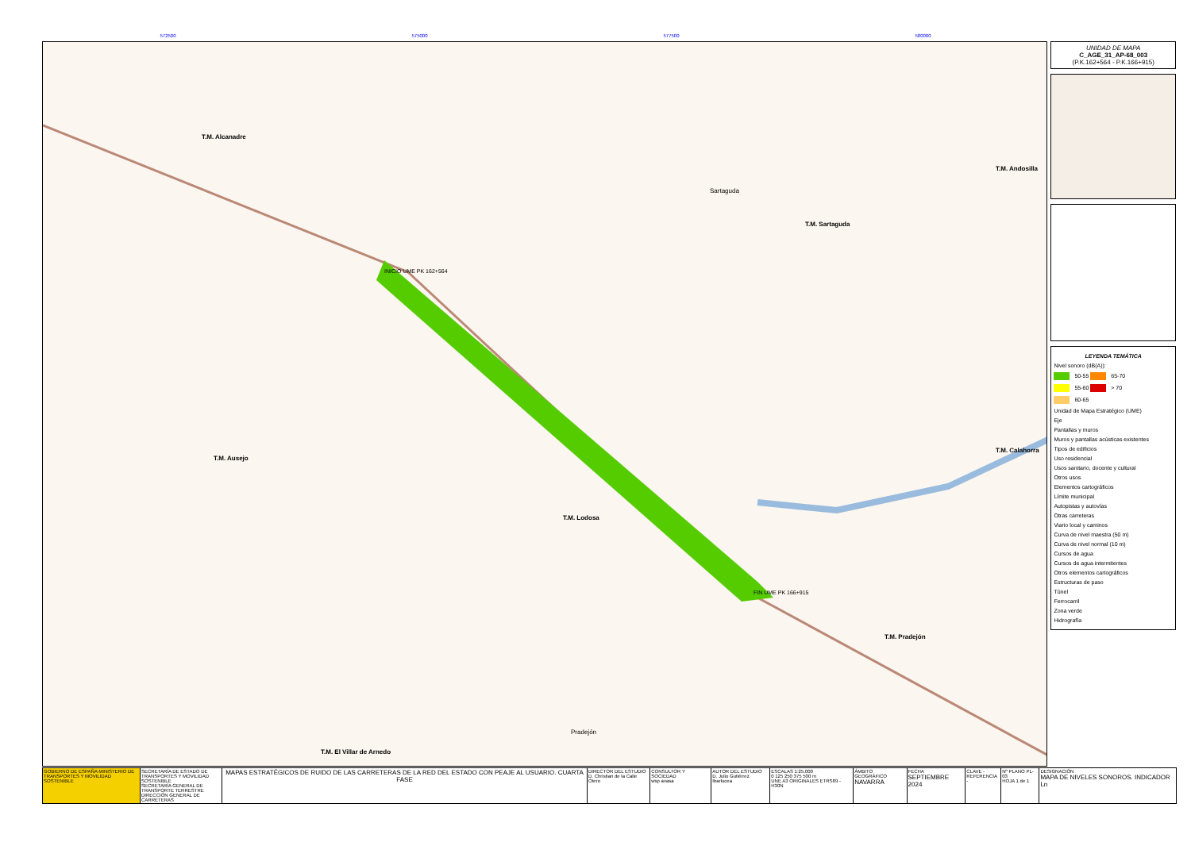572500 575000 577500 580000
T.M. Alcanadre
INICIO UME PK 162+564
T.M. Andosilla
Sartaguda
T.M. Sartaguda
T.M. Ausejo
T.M. Lodosa
T.M. Calahorra
FIN UME PK 166+915
T.M. Pradejón
T.M. El Villar de Arnedo
Pradejón
UNIDAD DE MAPA
C_AGE_31_AP-68_003
(P.K.162+564 - P.K.166+915)
LEYENDA TEMÁTICA
Nivel sonoro (dB(A)):
50-55 65-70
55-60 > 70
60-65
Unidad de Mapa Estratégico (UME)
Eje
Pantallas y muros
Muros y pantallas acústicas existentes
Tipos de edificios
Uso residencial
Usos sanitario, docente y cultural
Otros usos
Elementos cartográficos
Límite municipal
Autopistas y autovías
Otras carreteras
Viario local y caminos
Curva de nivel maestra (50 m)
Curva de nivel normal (10 m)
Cursos de agua
Cursos de agua intermitentes
Otros elementos cartográficos
Estructuras de paso
Túnel
Ferrocarril
Zona verde
Hidrografía
| GOBIERNO DE ESPAÑA MINISTERIO DE TRANSPORTES Y MOVILIDAD SOSTENIBLE | SECRETARÍA DE ESTADO DE TRANSPORTES Y MOVILIDAD SOSTENIBLE SECRETARÍA GENERAL DE TRANSPORTE TERRESTRE DIRECCIÓN GENERAL DE CARRETERAS | MAPAS ESTRATÉGICOS DE RUIDO DE LAS CARRETERAS DE LA RED DEL ESTADO CON PEAJE AL USUARIO. CUARTA FASE | DIRECTOR DEL ESTUDIO D. Christian de la Calle Otero | CONSULTOR Y SOCIEDAD wsp avasa | AUTOR DEL ESTUDIO D. Julio Gutiérrez Ibarlucea | ESCALAS 1:25.000 0 125 250 375 500 m UNE A3 ORIGINALES ETRS89 - H30N | ÁMBITO GEOGRÁFICO NAVARRA | FECHA SEPTIEMBRE 2024 | CLAVE - REFERENCIA - | Nº PLANO PL-03 HOJA 1 de 1 | DESIGNACIÓN MAPA DE NIVELES SONOROS. INDICADOR Ln |